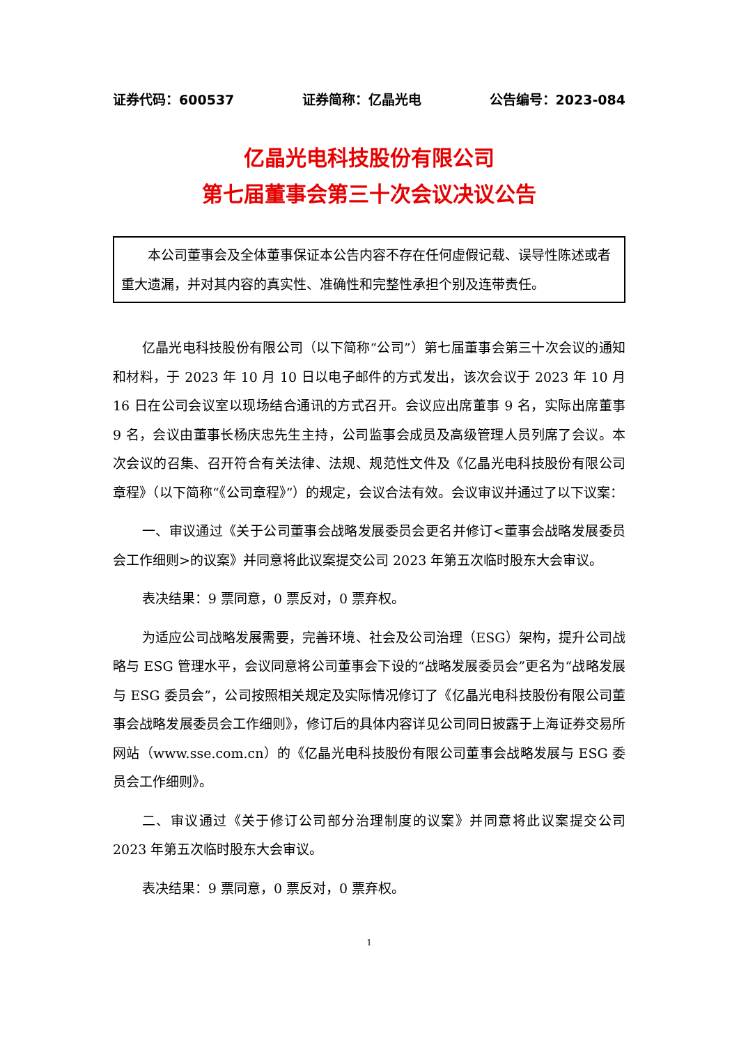证券代码：600537 证券简称：亿晶光电 公告编号：2023-084
亿晶光电科技股份有限公司
第七届董事会第三十次会议决议公告
本公司董事会及全体董事保证本公告内容不存在任何虚假记载、误导性陈述或者重大遗漏，并对其内容的真实性、准确性和完整性承担个别及连带责任。
亿晶光电科技股份有限公司（以下简称“公司”）第七届董事会第三十次会议的通知和材料，于 2023 年 10 月 10 日以电子邮件的方式发出，该次会议于 2023 年 10 月 16 日在公司会议室以现场结合通讯的方式召开。会议应出席董事 9 名，实际出席董事 9 名，会议由董事长杨庆忠先生主持，公司监事会成员及高级管理人员列席了会议。本次会议的召集、召开符合有关法律、法规、规范性文件及《亿晶光电科技股份有限公司章程》（以下简称“《公司章程》”）的规定，会议合法有效。会议审议并通过了以下议案：
一、审议通过《关于公司董事会战略发展委员会更名并修订<董事会战略发展委员会工作细则>的议案》并同意将此议案提交公司 2023 年第五次临时股东大会审议。
表决结果：9 票同意，0 票反对，0 票弃权。
为适应公司战略发展需要，完善环境、社会及公司治理（ESG）架构，提升公司战略与 ESG 管理水平，会议同意将公司董事会下设的“战略发展委员会”更名为“战略发展与 ESG 委员会”，公司按照相关规定及实际情况修订了《亿晶光电科技股份有限公司董事会战略发展委员会工作细则》，修订后的具体内容详见公司同日披露于上海证券交易所网站（www.sse.com.cn）的《亿晶光电科技股份有限公司董事会战略发展与 ESG 委员会工作细则》。
二、审议通过《关于修订公司部分治理制度的议案》并同意将此议案提交公司 2023 年第五次临时股东大会审议。
表决结果：9 票同意，0 票反对，0 票弃权。
1